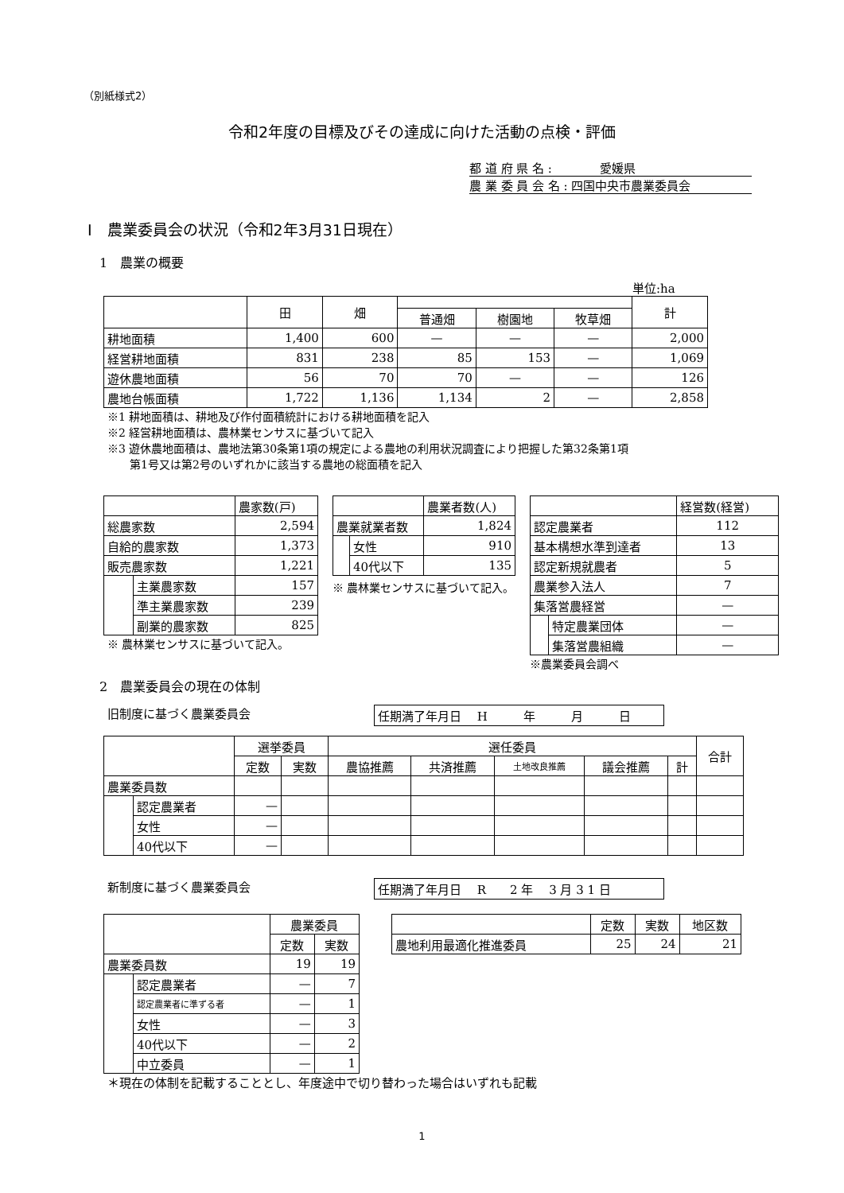（別紙様式2）
令和2年度の目標及びその達成に向けた活動の点検・評価
都 道 府 県 名 :　　　　愛媛県
農 業 委 員 会 名 : 四国中央市農業委員会
Ⅰ　農業委員会の状況（令和2年3月31日現在）
1　農業の概要
単位:ha
| | 田 | 畑 | | | | 計 |
| --- | --- | --- | --- | --- | --- | --- |
| | | | 普通畑 | 樹園地 | 牧草畑 | |
| 耕地面積 | 1,400 | 600 | — | — | — | 2,000 |
| 経営耕地面積 | 831 | 238 | 85 | 153 | — | 1,069 |
| 遊休農地面積 | 56 | 70 | 70 | — | — | 126 |
| 農地台帳面積 | 1,722 | 1,136 | 1,134 | 2 | — | 2,858 |
※1 耕地面積は、耕地及び作付面積統計における耕地面積を記入
※2 経営耕地面積は、農林業センサスに基づいて記入
※3 遊休農地面積は、農地法第30条第1項の規定による農地の利用状況調査により把握した第32条第1項
　　第1号又は第2号のいずれかに該当する農地の総面積を記入
| | | 農家数(戸) |
| 総農家数 | | 2,594 |
| 自給的農家数 | | 1,373 |
| 販売農家数 | | 1,221 |
| | 主業農家数 | 157 |
| | 準主業農家数 | 239 |
| | 副業的農家数 | 825 |
※ 農林業センサスに基づいて記入。
| | | 農業者数(人) |
| 農業就業者数 | | 1,824 |
| | 女性 | 910 |
| | 40代以下 | 135 |
※ 農林業センサスに基づいて記入。
| | | 経営数(経営) |
| 認定農業者 | | 112 |
| 基本構想水準到達者 | | 13 |
| 認定新規就農者 | | 5 |
| 農業参入法人 | | 7 |
| 集落営農経営 | | — |
| | 特定農業団体 | — |
| | 集落営農組織 | — |
※農業委員会調べ
2　農業委員会の現在の体制
旧制度に基づく農業委員会 任期満了年月日　 H　　　年　　　月　　　日
| | | 選挙委員 | | 選任委員 | | | | | 合計 |
| --- | --- | --- | --- | --- | --- | --- | --- | --- | --- |
| | | 定数 | 実数 | 農協推薦 | 共済推薦 | 土地改良推薦 | 議会推薦 | 計 | |
| 農業委員数 | | | | | | | | | |
| | 認定農業者 | — | | | | | | | |
| | 女性 | — | | | | | | | |
| | 40代以下 | — | | | | | | | |
新制度に基づく農業委員会 任期満了年月日　 R　　2 年　 3 月 3 1 日
| | | 農業委員 | |
| --- | --- | --- | --- |
| | | 定数 | 実数 |
| 農業委員数 | | 19 | 19 |
| | 認定農業者 | — | 7 |
| | 認定農業者に準ずる者 | — | 1 |
| | 女性 | — | 3 |
| | 40代以下 | — | 2 |
| | 中立委員 | — | 1 |
| | 定数 | 実数 | 地区数 |
| --- | --- | --- | --- |
| 農地利用最適化推進委員 | 25 | 24 | 21 |
＊現在の体制を記載することとし、年度途中で切り替わった場合はいずれも記載
1